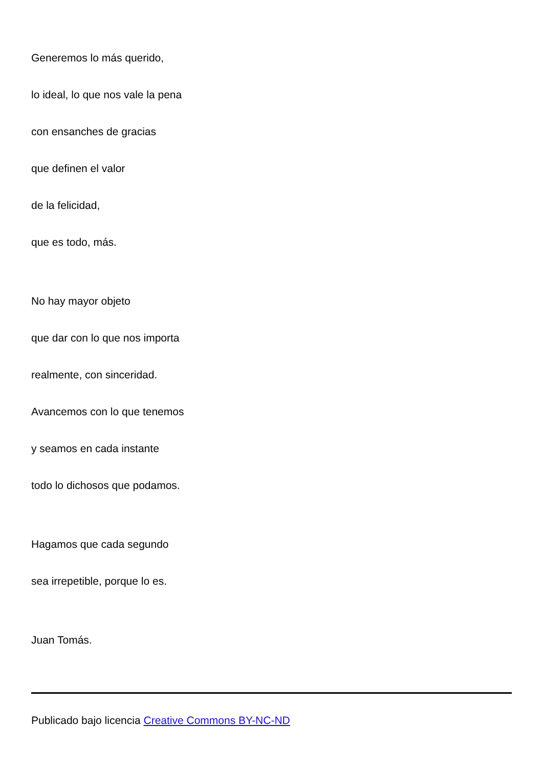Generemos lo más querido,
lo ideal, lo que nos vale la pena
con ensanches de gracias
que definen el valor
de la felicidad,
que es todo, más.
No hay mayor objeto
que dar con lo que nos importa
realmente, con sinceridad.
Avancemos con lo que tenemos
y seamos en cada instante
todo lo dichosos que podamos.
Hagamos que cada segundo
sea irrepetible, porque lo es.
Juan Tomás.
Publicado bajo licencia Creative Commons BY-NC-ND